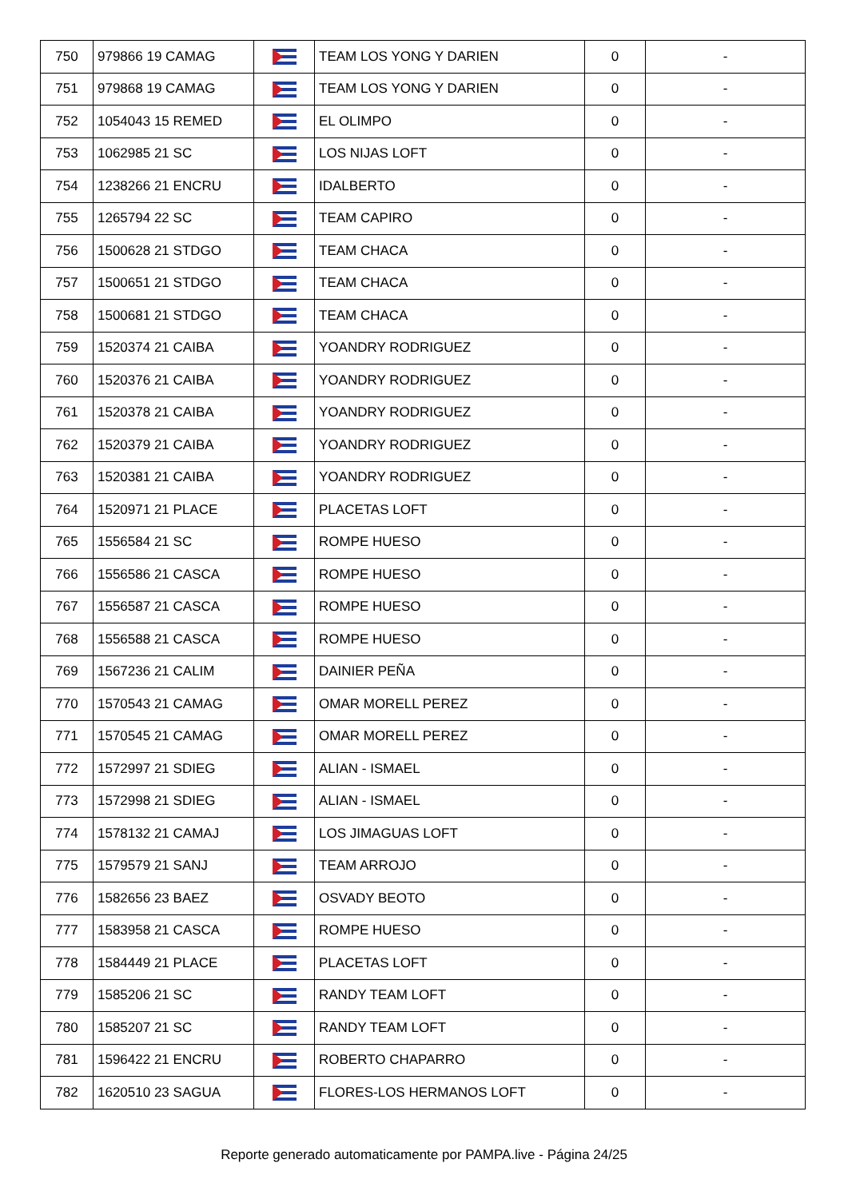| 750 | 979866 19 CAMAG | | TEAM LOS YONG Y DARIEN | 0 | - |
| 751 | 979868 19 CAMAG | | TEAM LOS YONG Y DARIEN | 0 | - |
| 752 | 1054043 15 REMED | | EL OLIMPO | 0 | - |
| 753 | 1062985 21 SC | | LOS NIJAS LOFT | 0 | - |
| 754 | 1238266 21 ENCRU | | IDALBERTO | 0 | - |
| 755 | 1265794 22 SC | | TEAM CAPIRO | 0 | - |
| 756 | 1500628 21 STDGO | | TEAM CHACA | 0 | - |
| 757 | 1500651 21 STDGO | | TEAM CHACA | 0 | - |
| 758 | 1500681 21 STDGO | | TEAM CHACA | 0 | - |
| 759 | 1520374 21 CAIBA | | YOANDRY RODRIGUEZ | 0 | - |
| 760 | 1520376 21 CAIBA | | YOANDRY RODRIGUEZ | 0 | - |
| 761 | 1520378 21 CAIBA | | YOANDRY RODRIGUEZ | 0 | - |
| 762 | 1520379 21 CAIBA | | YOANDRY RODRIGUEZ | 0 | - |
| 763 | 1520381 21 CAIBA | | YOANDRY RODRIGUEZ | 0 | - |
| 764 | 1520971 21 PLACE | | PLACETAS LOFT | 0 | - |
| 765 | 1556584 21 SC | | ROMPE HUESO | 0 | - |
| 766 | 1556586 21 CASCA | | ROMPE HUESO | 0 | - |
| 767 | 1556587 21 CASCA | | ROMPE HUESO | 0 | - |
| 768 | 1556588 21 CASCA | | ROMPE HUESO | 0 | - |
| 769 | 1567236 21 CALIM | | DAINIER PEÑA | 0 | - |
| 770 | 1570543 21 CAMAG | | OMAR MORELL PEREZ | 0 | - |
| 771 | 1570545 21 CAMAG | | OMAR MORELL PEREZ | 0 | - |
| 772 | 1572997 21 SDIEG | | ALIAN - ISMAEL | 0 | - |
| 773 | 1572998 21 SDIEG | | ALIAN - ISMAEL | 0 | - |
| 774 | 1578132 21 CAMAJ | | LOS JIMAGUAS LOFT | 0 | - |
| 775 | 1579579 21 SANJ | | TEAM ARROJO | 0 | - |
| 776 | 1582656 23 BAEZ | | OSVADY BEOTO | 0 | - |
| 777 | 1583958 21 CASCA | | ROMPE HUESO | 0 | - |
| 778 | 1584449 21 PLACE | | PLACETAS LOFT | 0 | - |
| 779 | 1585206 21 SC | | RANDY TEAM LOFT | 0 | - |
| 780 | 1585207 21 SC | | RANDY TEAM LOFT | 0 | - |
| 781 | 1596422 21 ENCRU | | ROBERTO CHAPARRO | 0 | - |
| 782 | 1620510 23 SAGUA | | FLORES-LOS HERMANOS LOFT | 0 | - |
Reporte generado automaticamente por PAMPA.live - Página 24/25